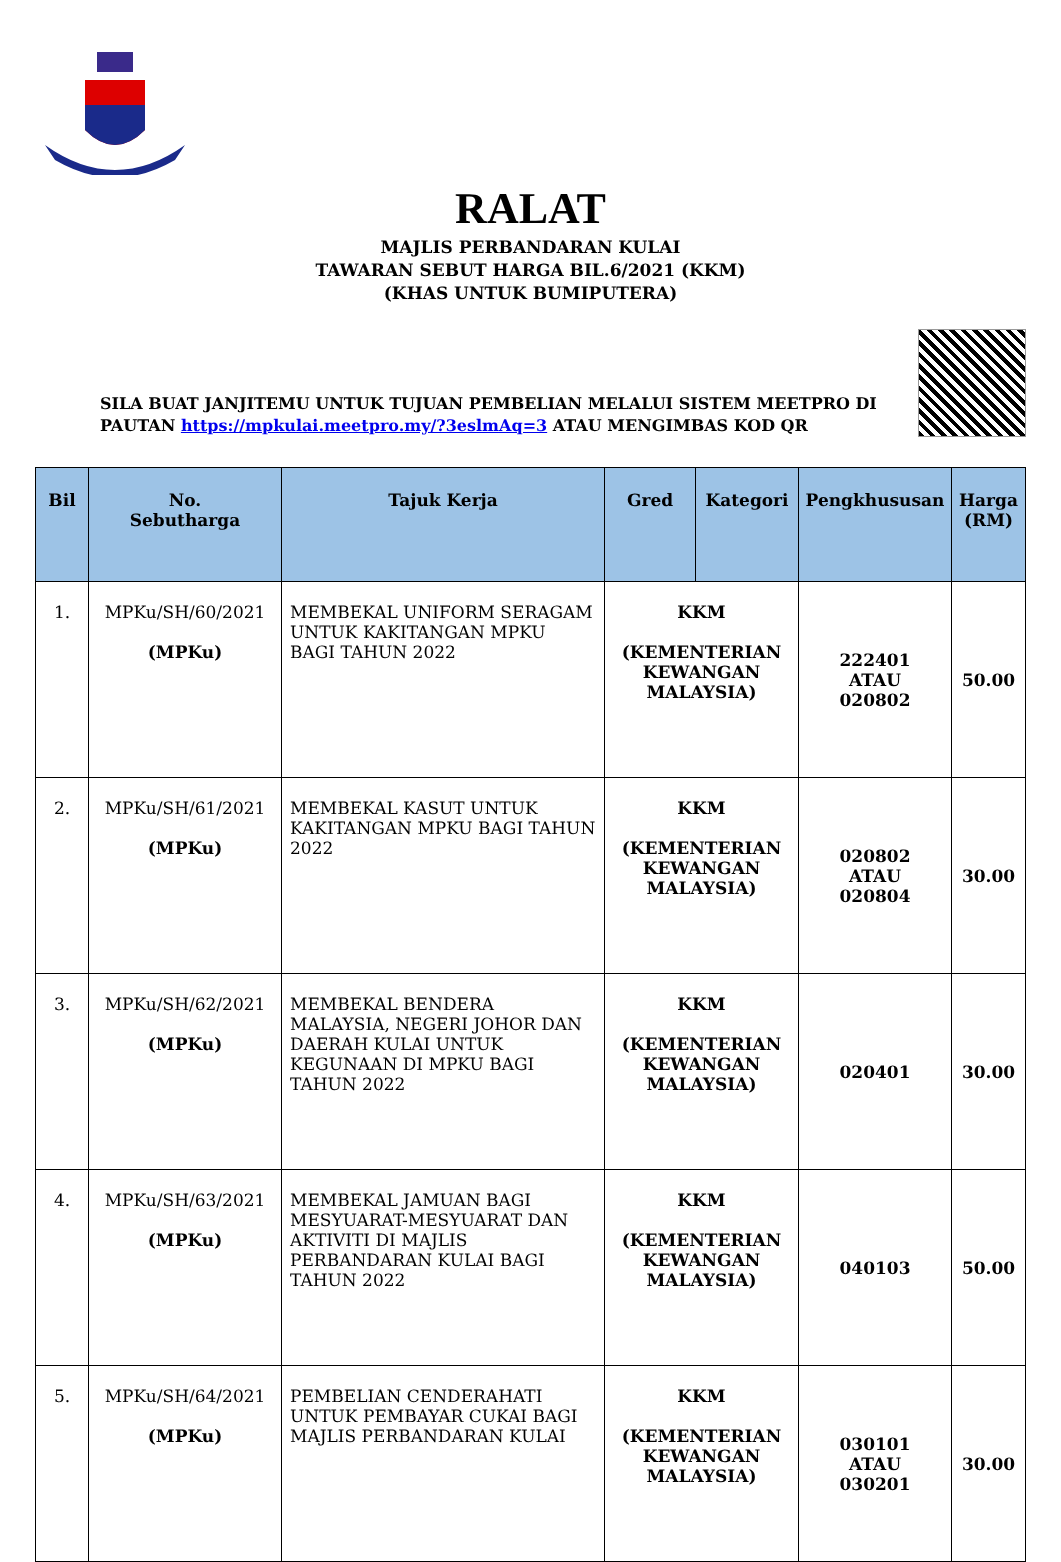RALAT
MAJLIS PERBANDARAN KULAI
TAWARAN SEBUT HARGA BIL.6/2021 (KKM)
(KHAS UNTUK BUMIPUTERA)
SILA BUAT JANJITEMU UNTUK TUJUAN PEMBELIAN MELALUI SISTEM MEETPRO DI PAUTAN https://mpkulai.meetpro.my/?3eslmAq=3 ATAU MENGIMBAS KOD QR
| Bil | No. Sebutharga | Tajuk Kerja | Gred | Kategori | Pengkhususan | Harga (RM) |
| --- | --- | --- | --- | --- | --- | --- |
| 1. | MPKu/SH/60/2021 (MPKu) | MEMBEKAL UNIFORM SERAGAM UNTUK KAKITANGAN MPKU BAGI TAHUN 2022 | KKM (KEMENTERIAN KEWANGAN MALAYSIA) | | 222401 ATAU 020802 | 50.00 |
| 2. | MPKu/SH/61/2021 (MPKu) | MEMBEKAL KASUT UNTUK KAKITANGAN MPKU BAGI TAHUN 2022 | KKM (KEMENTERIAN KEWANGAN MALAYSIA) | | 020802 ATAU 020804 | 30.00 |
| 3. | MPKu/SH/62/2021 (MPKu) | MEMBEKAL BENDERA MALAYSIA, NEGERI JOHOR DAN DAERAH KULAI UNTUK KEGUNAAN DI MPKU BAGI TAHUN 2022 | KKM (KEMENTERIAN KEWANGAN MALAYSIA) | | 020401 | 30.00 |
| 4. | MPKu/SH/63/2021 (MPKu) | MEMBEKAL JAMUAN BAGI MESYUARAT-MESYUARAT DAN AKTIVITI DI MAJLIS PERBANDARAN KULAI BAGI TAHUN 2022 | KKM (KEMENTERIAN KEWANGAN MALAYSIA) | | 040103 | 50.00 |
| 5. | MPKu/SH/64/2021 (MPKu) | PEMBELIAN CENDERAHATI UNTUK PEMBAYAR CUKAI BAGI MAJLIS PERBANDARAN KULAI | KKM (KEMENTERIAN KEWANGAN MALAYSIA) | | 030101 ATAU 030201 | 30.00 |